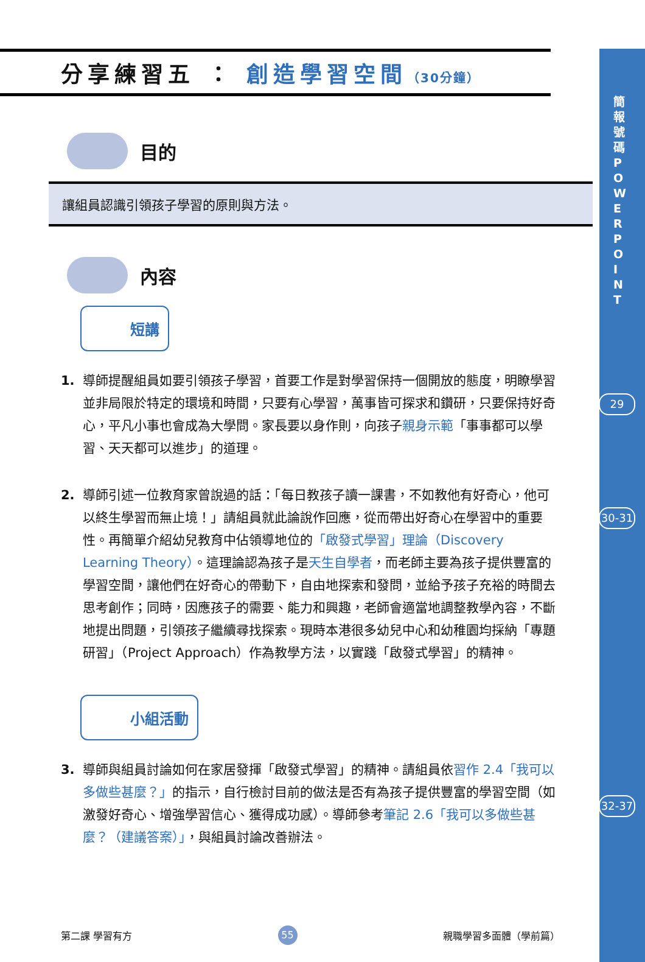簡報號碼 POWERPOINT
29
30-31
32-37
分享練習五 ： 創造學習空間（30分鐘）
目的
讓組員認識引領孩子學習的原則與方法。
內容
短講
1. 導師提醒組員如要引領孩子學習，首要工作是對學習保持一個開放的態度，明瞭學習並非局限於特定的環境和時間，只要有心學習，萬事皆可探求和鑽研，只要保持好奇心，平凡小事也會成為大學問。家長要以身作則，向孩子親身示範「事事都可以學習、天天都可以進步」的道理。
2. 導師引述一位教育家曾說過的話：「每日教孩子讀一課書，不如教他有好奇心，他可以終生學習而無止境！」請組員就此論說作回應，從而帶出好奇心在學習中的重要性。再簡單介紹幼兒教育中佔領導地位的「啟發式學習」理論（Discovery Learning Theory）。這理論認為孩子是天生自學者，而老師主要為孩子提供豐富的學習空間，讓他們在好奇心的帶動下，自由地探索和發問，並給予孩子充裕的時間去思考創作；同時，因應孩子的需要、能力和興趣，老師會適當地調整教學內容，不斷地提出問題，引領孩子繼續尋找探索。現時本港很多幼兒中心和幼稚園均採納「專題研習」（Project Approach）作為教學方法，以實踐「啟發式學習」的精神。
小組活動
3. 導師與組員討論如何在家居發揮「啟發式學習」的精神。請組員依習作 2.4「我可以多做些甚麼？」的指示，自行檢討目前的做法是否有為孩子提供豐富的學習空間（如激發好奇心、增強學習信心、獲得成功感）。導師參考筆記 2.6「我可以多做些甚麼？（建議答案）」，與組員討論改善辦法。
第二課 學習有方 55 親職學習多面體（學前篇）